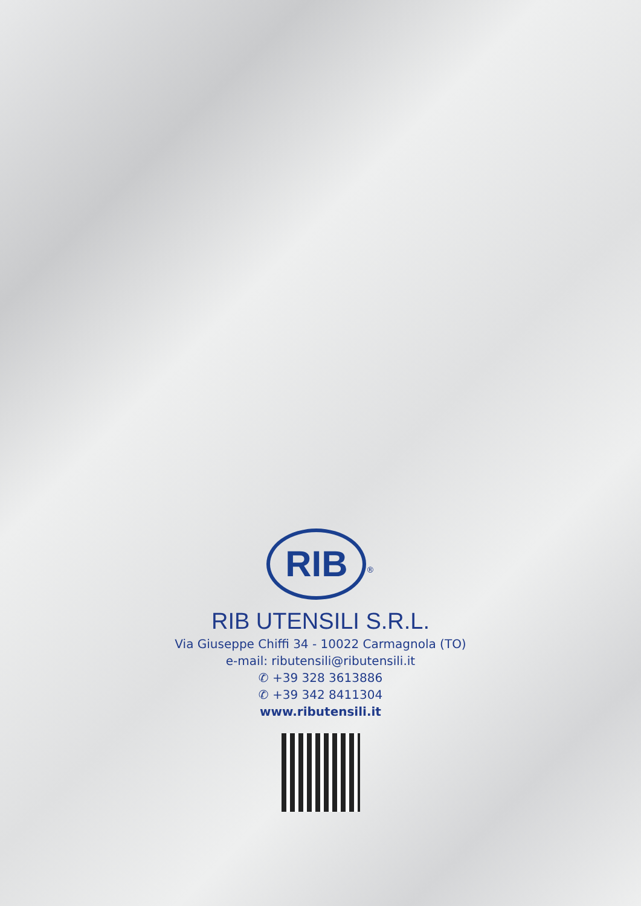RIB
<sup>®</sup>
RIB UTENSILI S.R.L.
Via Giuseppe Chiffi 34 - 10022 Carmagnola (TO)
e-mail: ributensili@ributensili.it
✆ +39 328 3613886
✆ +39 342 8411304
www.ributensili.it